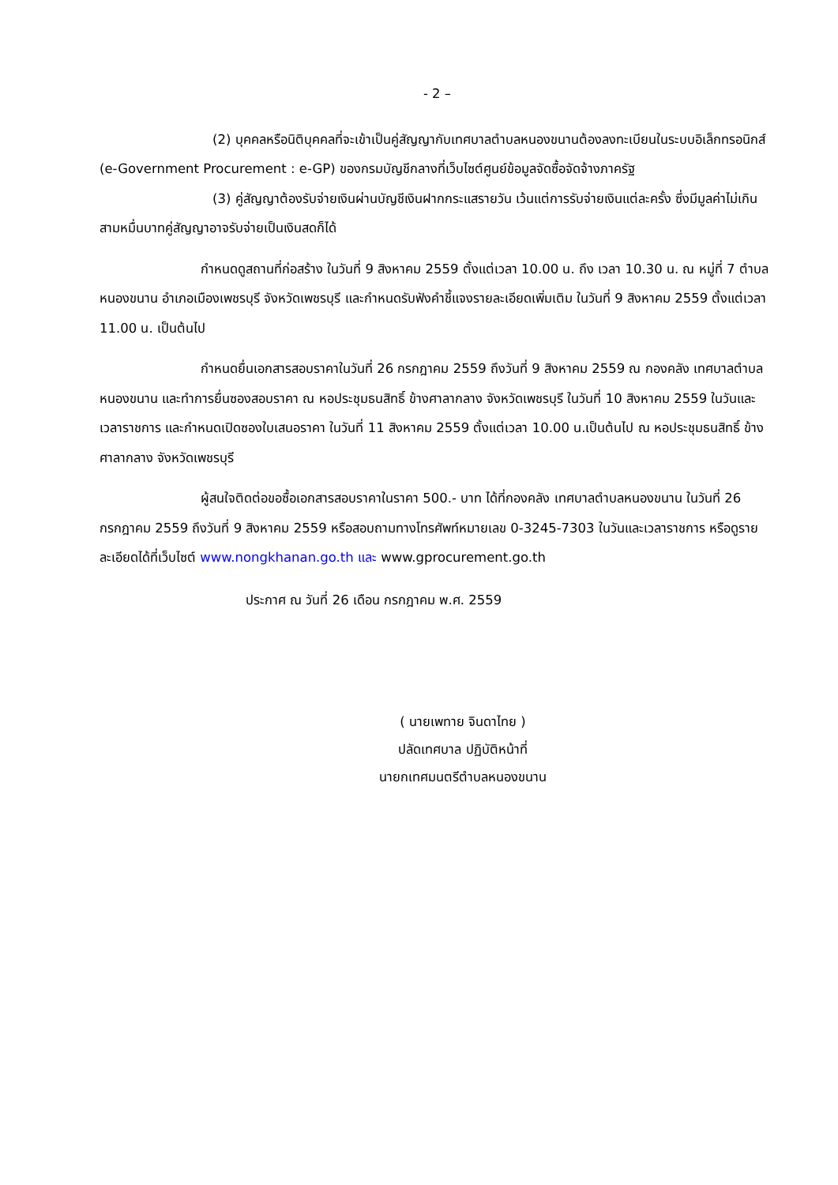- 2 –
(2) บุคคลหรือนิติบุคคลที่จะเข้าเป็นคู่สัญญากับเทศบาลตำบลหนองขนานต้องลงทะเบียนในระบบอิเล็กทรอนิกส์ (e-Government Procurement : e-GP) ของกรมบัญชีกลางที่เว็บไซต์ศูนย์ข้อมูลจัดซื้อจัดจ้างภาครัฐ
(3) คู่สัญญาต้องรับจ่ายเงินผ่านบัญชีเงินฝากกระแสรายวัน เว้นแต่การรับจ่ายเงินแต่ละครั้ง ซึ่งมีมูลค่าไม่เกินสามหมื่นบาทคู่สัญญาอาจรับจ่ายเป็นเงินสดก็ได้
กำหนดดูสถานที่ก่อสร้าง ในวันที่ 9 สิงหาคม 2559 ตั้งแต่เวลา 10.00 น. ถึง เวลา 10.30 น. ณ หมู่ที่ 7 ตำบลหนองขนาน อำเภอเมืองเพชรบุรี จังหวัดเพชรบุรี และกำหนดรับฟังคำชี้แจงรายละเอียดเพิ่มเติม ในวันที่ 9 สิงหาคม 2559 ตั้งแต่เวลา 11.00 น. เป็นต้นไป
กำหนดยื่นเอกสารสอบราคาในวันที่ 26 กรกฎาคม 2559 ถึงวันที่ 9 สิงหาคม 2559 ณ กองคลัง เทศบาลตำบลหนองขนาน และทำการยื่นซองสอบราคา ณ หอประชุมธนสิทธิ์ ข้างศาลากลาง จังหวัดเพชรบุรี ในวันที่ 10 สิงหาคม 2559 ในวันและเวลาราชการ และกำหนดเปิดซองใบเสนอราคา ในวันที่ 11 สิงหาคม 2559 ตั้งแต่เวลา 10.00 น.เป็นต้นไป ณ หอประชุมธนสิทธิ์ ข้างศาลากลาง จังหวัดเพชรบุรี
ผู้สนใจติดต่อขอซื้อเอกสารสอบราคาในราคา 500.- บาท ได้ที่กองคลัง เทศบาลตำบลหนองขนาน ในวันที่ 26 กรกฎาคม 2559 ถึงวันที่ 9 สิงหาคม 2559 หรือสอบถามทางโทรศัพท์หมายเลข 0-3245-7303 ในวันและเวลาราชการ หรือดูรายละเอียดได้ที่เว็บไซต์ www.nongkhanan.go.th และ www.gprocurement.go.th
ประกาศ ณ วันที่ 26 เดือน กรกฎาคม พ.ศ. 2559
( นายเพทาย จินดาไทย )
ปลัดเทศบาล ปฏิบัติหน้าที่
นายกเทศมนตรีตำบลหนองขนาน